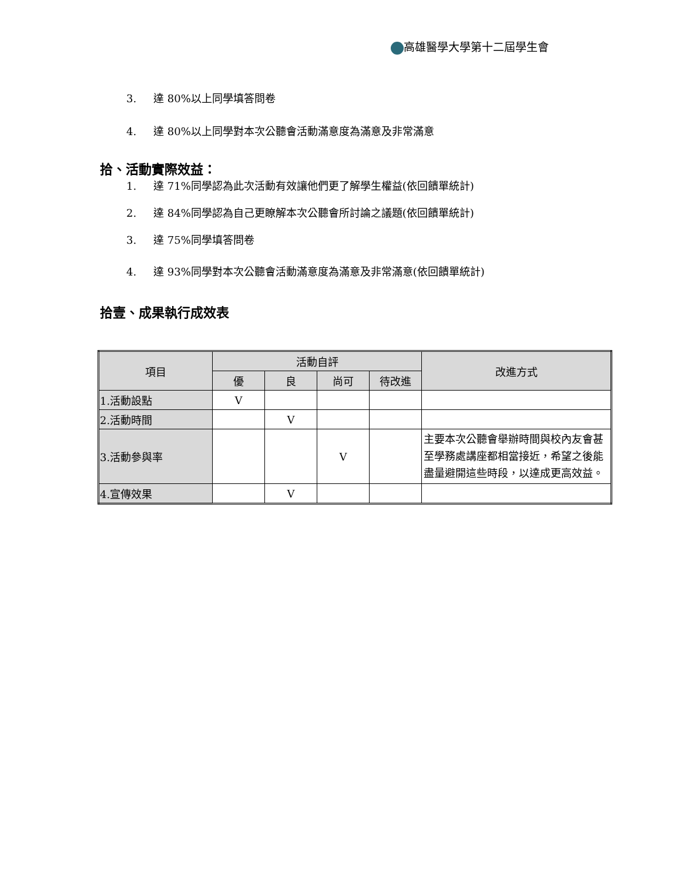高雄醫學大學第十二屆學生會
3. 達 80%以上同學填答問卷
4. 達 80%以上同學對本次公聽會活動滿意度為滿意及非常滿意
拾、活動實際效益：
1. 達 71%同學認為此次活動有效讓他們更了解學生權益(依回饋單統計)
2. 達 84%同學認為自己更瞭解本次公聽會所討論之議題(依回饋單統計)
3. 達 75%同學填答問卷
4. 達 93%同學對本次公聽會活動滿意度為滿意及非常滿意(依回饋單統計)
拾壹、成果執行成效表
| 項目 | 活動自評 | | | | 改進方式 |
| --- | --- | --- | --- | --- | --- |
| | 優 | 良 | 尚可 | 待改進 | |
| 1.活動設點 | V | | | | |
| 2.活動時間 | | V | | | |
| 3.活動參與率 | | | V | | 主要本次公聽會舉辦時間與校內友會甚至學務處講座都相當接近，希望之後能盡量避開這些時段，以達成更高效益。 |
| 4.宣傳效果 | | V | | | |